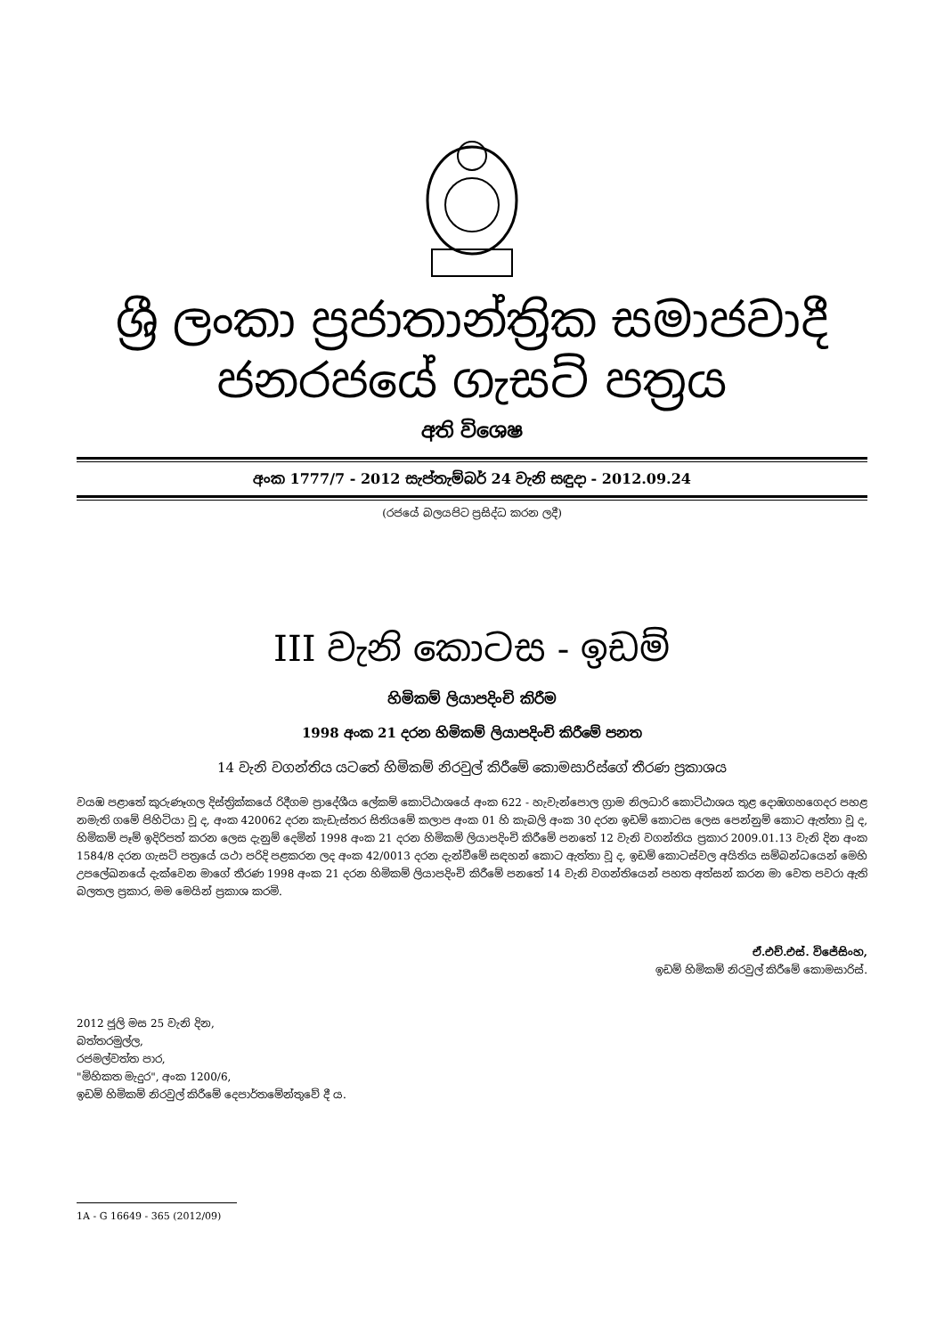ශ්‍රී ලංකා ප්‍රජාතාන්ත්‍රික සමාජවාදී ජනරජයේ ගැසට් පත්‍රය
අති විශෙෂ
අංක 1777/7 - 2012 සැප්තැම්බර් 24 වැනි සඳුදා - 2012.09.24
(රජයේ බලයපිට ප්‍රසිද්ධ කරන ලදී)
III වැනි කොටස - ඉඩම්
හිමිකම් ලියාපදිංචි කිරීම
1998 අංක 21 දරන හිමිකම් ලියාපදිංචි කිරීමේ පනත
14 වැනි වගන්තිය යටතේ හිමිකම් නිරවුල් කිරීමේ කොමසාරිස්ගේ තීරණ ප්‍රකාශය
වයඹ පළාතේ කුරුණෑගල දිස්ත්‍රික්කයේ රිදීගම ප්‍රාදේශීය ලේකම් කොට්ඨාශයේ අංක 622 - හැවැන්පොල ග්‍රාම නිලධාරි කොට්ඨාශය තුළ දොඹගහගෙදර පහළ නමැති ගමේ පිහිටියා වූ ද, අංක 420062 දරන කැඩැස්තර සිතියමේ කලාප අංක 01 හි කැබලි අංක 30 දරන ඉඩම් කොටස ලෙස පෙන්නුම් කොට ඇත්තා වූ ද, හිමිකම් පෑම් ඉදිරිපත් කරන ලෙස දැනුම් දෙමින් 1998 අංක 21 දරන හිමිකම් ලියාපදිංචි කිරීමේ පනතේ 12 වැනි වගන්තිය ප්‍රකාර 2009.01.13 වැනි දින අංක 1584/8 දරන ගැසට් පත්‍රයේ යථා පරිදි පළකරන ලද අංක 42/0013 දරන දැන්වීමේ සඳහන් කොට ඇත්තා වූ ද, ඉඩම් කොටස්වල අයිතිය සම්බන්ධයෙන් මෙහි උපලේඛනයේ දැක්වෙන මාගේ තීරණ 1998 අංක 21 දරන හිමිකම් ලියාපදිංචි කිරීමේ පනතේ 14 වැනි වගන්තියෙන් පහත අත්සන් කරන මා වෙත පවරා ඇති බලතල ප්‍රකාර, මම මෙයින් ප්‍රකාශ කරමි.
ඒ.එච්.එස්. විජේසිංහ,
ඉඩම් හිමිකම් නිරවුල් කිරීමේ කොමසාරිස්.
2012 ජූලි මස 25 වැනි දින,
බත්තරමුල්ල,
රජමල්වත්ත පාර,
"මිහිකත මැදුර", අංක 1200/6,
ඉඩම් හිමිකම් නිරවුල් කිරීමේ දෙපාර්තමේන්තුවේ දී ය.
1A - G 16649 - 365 (2012/09)